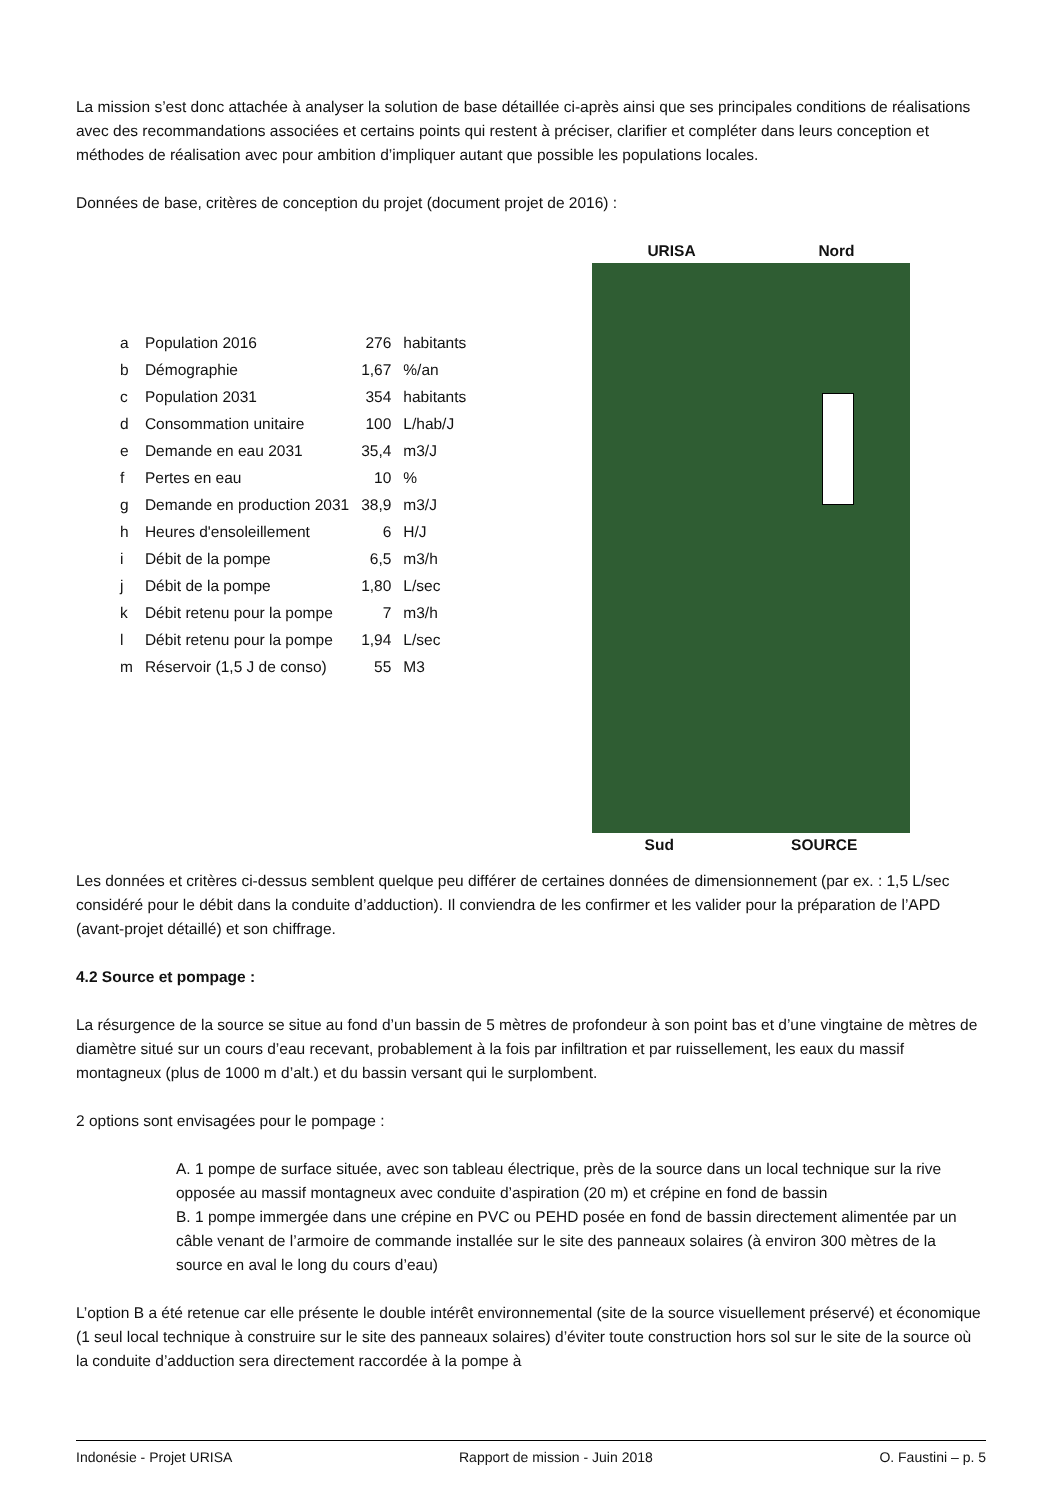La mission s’est donc attachée à analyser la solution de base détaillée ci-après ainsi que ses principales conditions de réalisations avec des recommandations associées et certains points qui restent à préciser, clarifier et compléter dans leurs conception et méthodes de réalisation avec pour ambition d’impliquer autant que possible les populations locales.
Données de base, critères de conception du projet (document projet de 2016) :
| a | Population 2016 | 276 | habitants |
| b | Démographie | 1,67 | %/an |
| c | Population 2031 | 354 | habitants |
| d | Consommation unitaire | 100 | L/hab/J |
| e | Demande en eau 2031 | 35,4 | m3/J |
| f | Pertes en eau | 10 | % |
| g | Demande en production 2031 | 38,9 | m3/J |
| h | Heures d'ensoleillement | 6 | H/J |
| i | Débit de la pompe | 6,5 | m3/h |
| j | Débit de la pompe | 1,80 | L/sec |
| k | Débit retenu pour la pompe | 7 | m3/h |
| l | Débit retenu pour la pompe | 1,94 | L/sec |
| m | Réservoir (1,5 J de conso) | 55 | M3 |
URISA Nord
Sud SOURCE
Les données et critères ci-dessus semblent quelque peu différer de certaines données de dimensionnement (par ex. : 1,5 L/sec considéré pour le débit dans la conduite d’adduction). Il conviendra de les confirmer et les valider pour la préparation de l’APD (avant-projet détaillé) et son chiffrage.
4.2 Source et pompage :
La résurgence de la source se situe au fond d’un bassin de 5 mètres de profondeur à son point bas et d’une vingtaine de mètres de diamètre situé sur un cours d’eau recevant, probablement à la fois par infiltration et par ruissellement, les eaux du massif montagneux (plus de 1000 m d’alt.) et du bassin versant qui le surplombent.
2 options sont envisagées pour le pompage :
A. 1 pompe de surface située, avec son tableau électrique, près de la source dans un local technique sur la rive opposée au massif montagneux avec conduite d’aspiration (20 m) et crépine en fond de bassin
B. 1 pompe immergée dans une crépine en PVC ou PEHD posée en fond de bassin directement alimentée par un câble venant de l’armoire de commande installée sur le site des panneaux solaires (à environ 300 mètres de la source en aval le long du cours d’eau)
L’option B a été retenue car elle présente le double intérêt environnemental (site de la source visuellement préservé) et économique (1 seul local technique à construire sur le site des panneaux solaires) d’éviter toute construction hors sol sur le site de la source où la conduite d’adduction sera directement raccordée à la pompe à
Indonésie - Projet URISA Rapport de mission - Juin 2018 O. Faustini – p. 5